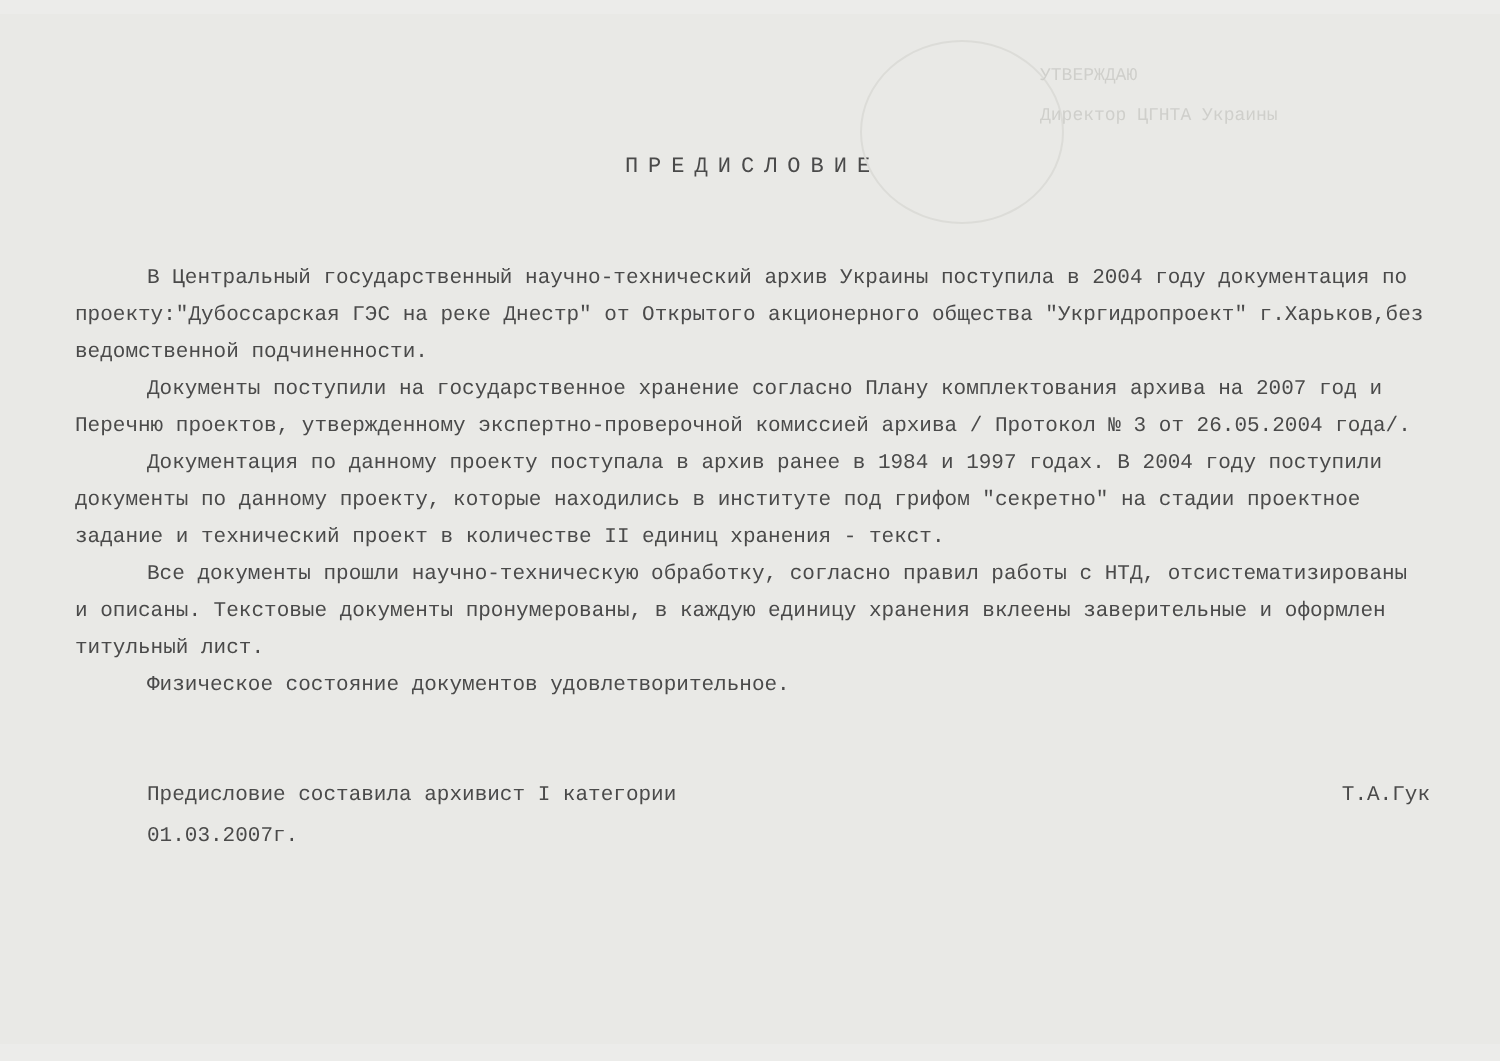УТВЕРЖДАЮ
Директор ЦГНТА Украины
ПРЕДИСЛОВИЕ
В Центральный государственный научно-технический архив Украины поступила в 2004 году документация по проекту:"Дубоссарская ГЭС на реке Днестр" от Открытого акционерного общества "Укргидропроект" г.Харьков,без ведомственной подчиненности.
Документы поступили на государственное хранение согласно Плану комплектования архива на 2007 год и Перечню проектов, утвержденному экспертно-проверочной комиссией архива / Протокол № 3 от 26.05.2004 года/.
Документация по данному проекту поступала в архив ранее в 1984 и 1997 годах. В 2004 году поступили документы по данному проекту, которые находились в институте под грифом "секретно" на стадии проектное задание и технический проект в количестве II единиц хранения - текст.
Все документы прошли научно-техническую обработку, согласно правил работы с НТД, отсистематизированы и описаны. Текстовые документы пронумерованы, в каждую единицу хранения вклеены заверительные и оформлен титульный лист.
Физическое состояние документов удовлетворительное.
Предисловие составила архивист I категории Т.А.Гук
01.03.2007г.